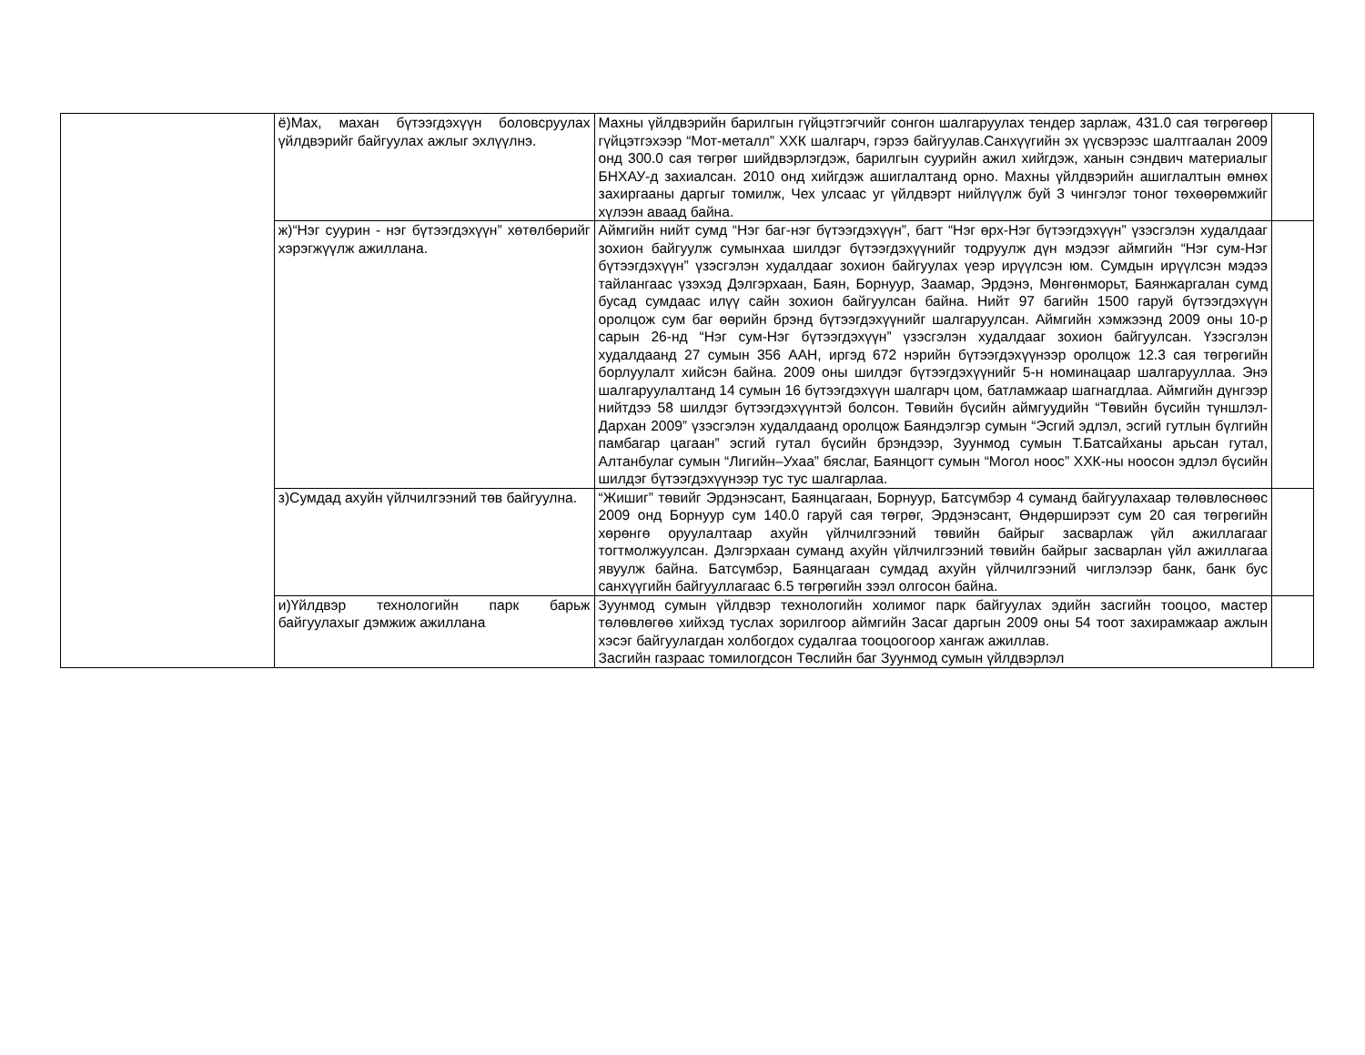| | ё)Мах, махан бүтээгдэхүүн боловсруулах үйлдвэрийг байгуулах ажлыг эхлүүлнэ. | Махны үйлдвэрийн барилгын гүйцэтгэгчийг сонгон шалгаруулах тендер зарлаж, 431.0 сая төгрөгөөр гүйцэтгэхээр “Мот-металл” ХХК шалгарч, гэрээ байгуулав.Санхүүгийн эх үүсвэрээс шалтгаалан 2009 онд 300.0 сая төгрөг шийдвэрлэгдэж, барилгын суурийн ажил хийгдэж, ханын сэндвич материалыг БНХАУ-д захиалсан. 2010 онд хийгдэж ашиглалтанд орно. Махны үйлдвэрийн ашиглалтын өмнөх захиргааны даргыг томилж, Чех улсаас уг үйлдвэрт нийлүүлж буй 3 чингэлэг тоног төхөөрөмжийг хүлээн аваад байна. | |
| | ж)“Нэг суурин - нэг бүтээгдэхүүн” хөтөлбөрийг хэрэгжүүлж ажиллана. | Аймгийн нийт сумд “Нэг баг-нэг бүтээгдэхүүн”, багт “Нэг өрх-Нэг бүтээгдэхүүн” үзэсгэлэн худалдааг зохион байгуулж сумынхаа шилдэг бүтээгдэхүүнийг тодруулж дүн мэдээг аймгийн “Нэг сум-Нэг бүтээгдэхүүн” үзэсгэлэн худалдааг зохион байгуулах үеэр ирүүлсэн юм. Сумдын ирүүлсэн мэдээ тайлангаас үзэхэд Дэлгэрхаан, Баян, Борнуур, Заамар, Эрдэнэ, Мөнгөнморьт, Баянжаргалан сумд бусад сумдаас илүү сайн зохион байгуулсан байна. Нийт 97 багийн 1500 гаруй бүтээгдэхүүн оролцож сум баг өөрийн брэнд бүтээгдэхүүнийг шалгаруулсан. Аймгийн хэмжээнд 2009 оны 10-р сарын 26-нд “Нэг сум-Нэг бүтээгдэхүүн” үзэсгэлэн худалдааг зохион байгуулсан. Үзэсгэлэн худалдаанд 27 сумын 356 ААН, иргэд 672 нэрийн бүтээгдэхүүнээр оролцож 12.3 сая төгрөгийн борлуулалт хийсэн байна. 2009 оны шилдэг бүтээгдэхүүнийг 5-н номинацаар шалгарууллаа. Энэ шалгаруулалтанд 14 сумын 16 бүтээгдэхүүн шалгарч цом, батламжаар шагнагдлаа. Аймгийн дүнгээр нийтдээ 58 шилдэг бүтээгдэхүүнтэй болсон. Төвийн бүсийн аймгуудийн “Төвийн бүсийн түншлэл-Дархан 2009” үзэсгэлэн худалдаанд оролцож Баяндэлгэр сумын “Эсгий эдлэл, эсгий гутлын бүлгийн памбагар цагаан” эсгий гутал бүсийн брэндээр, Зуунмод сумын Т.Батсайханы арьсан гутал, Алтанбулаг сумын “Лигийн–Ухаа” бяслаг, Баянцогт сумын “Могол ноос” ХХК-ны ноосон эдлэл бүсийн шилдэг бүтээгдэхүүнээр тус тус шалгарлаа. | |
| | з)Сумдад ахуйн үйлчилгээний төв байгуулна. | “Жишиг” төвийг Эрдэнэсант, Баянцагаан, Борнуур, Батсүмбэр 4 суманд байгуулахаар төлөвлөснөөс 2009 онд Борнуур сум 140.0 гаруй сая төгрөг, Эрдэнэсант, Өндөрширээт сум 20 сая төгрөгийн хөрөнгө оруулалтаар ахуйн үйлчилгээний төвийн байрыг засварлаж үйл ажиллагааг тогтмолжуулсан. Дэлгэрхаан суманд ахуйн үйлчилгээний төвийн байрыг засварлан үйл ажиллагаа явуулж байна. Батсүмбэр, Баянцагаан сумдад ахуйн үйлчилгээний чиглэлээр банк, банк бус санхүүгийн байгууллагаас 6.5 төгрөгийн зээл олгосон байна. | |
| | и)Үйлдвэр технологийн парк барьж байгуулахыг дэмжиж ажиллана | Зуунмод сумын үйлдвэр технологийн холимог парк байгуулах эдийн засгийн тооцоо, мастер төлөвлөгөө хийхэд туслах зорилгоор аймгийн Засаг даргын 2009 оны 54 тоот захирамжаар ажлын хэсэг байгуулагдан холбогдох судалгаа тооцоогоор хангаж ажиллав. Засгийн газраас томилогдсон Төслийн баг Зуунмод сумын үйлдвэрлэл | |